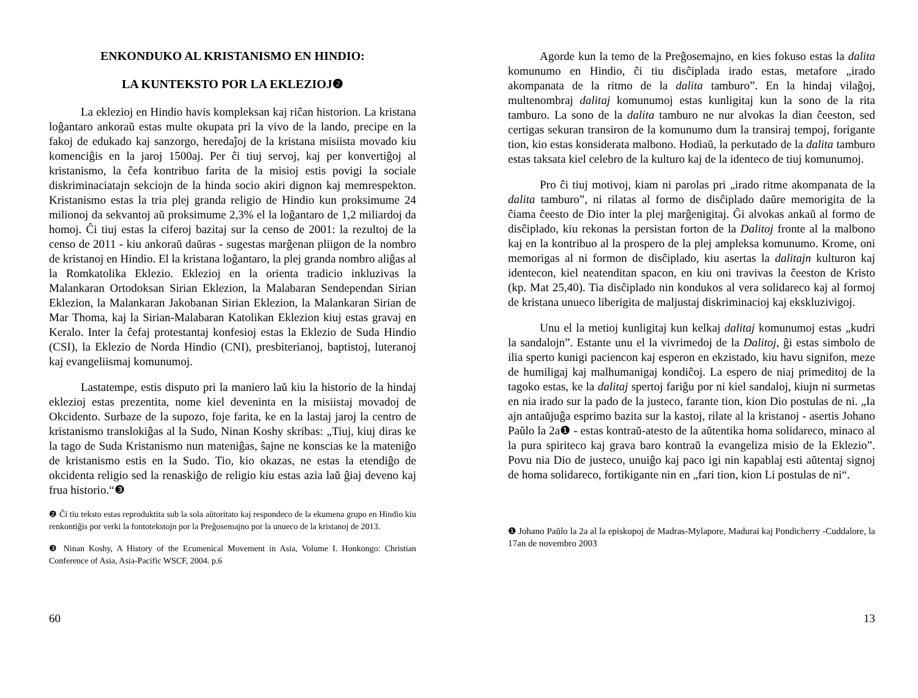ENKONDUKO AL KRISTANISMO EN HINDIO:
LA KUNTEKSTO POR LA EKLEZIOJ❷
La eklezioj en Hindio havis kompleksan kaj riĉan historion. La kristana loĝantaro ankoraŭ estas multe okupata pri la vivo de la lando, precipe en la fakoj de edukado kaj sanzorgo, heredaĵoj de la kristana misiista movado kiu komenciĝis en la jaroj 1500aj. Per ĉi tiuj servoj, kaj per konvertiĝoj al kristanismo, la ĉefa kontribuo farita de la misioj estis povigi la sociale diskriminaciatajn sekciojn de la hinda socio akiri dignon kaj memrespekton. Kristanismo estas la tria plej granda religio de Hindio kun proksimume 24 milionoj da sekvantoj aŭ proksimume 2,3% el la loĝantaro de 1,2 miliardoj da homoj. Ĉi tiuj estas la ciferoj bazitaj sur la censo de 2001: la rezultoj de la censo de 2011 - kiu ankoraŭ daŭras - sugestas marĝenan pliigon de la nombro de kristanoj en Hindio. El la kristana loĝantaro, la plej granda nombro aliĝas al la Romkatolika Eklezio. Eklezioj en la orienta tradicio inkluzivas la Malankaran Ortodoksan Sirian Eklezion, la Malabaran Sendependan Sirian Eklezion, la Malankaran Jakobanan Sirian Eklezion, la Malankaran Sirian de Mar Thoma, kaj la Sirian-Malabaran Katolikan Eklezion kiuj estas gravaj en Keralo. Inter la ĉefaj protestantaj konfesioj estas la Eklezio de Suda Hindio (CSI), la Eklezio de Norda Hindio (CNI), presbiterianoj, baptistoj, luteranoj kaj evangeliismaj komunumoj.
Lastatempe, estis disputo pri la maniero laŭ kiu la historio de la hindaj eklezioj estas prezentita, nome kiel deveninta en la misiistaj movadoj de Okcidento. Surbaze de la supozo, foje farita, ke en la lastaj jaroj la centro de kristanismo translokiĝas al la Sudo, Ninan Koshy skribas: „Tiuj, kiuj diras ke la tago de Suda Kristanismo nun mateniĝas, ŝajne ne konscias ke la mateniĝo de kristanismo estis en la Sudo. Tio, kio okazas, ne estas la etendiĝo de okcidenta religio sed la renaskiĝo de religio kiu estas azia laŭ ĝiaj deveno kaj frua historio.“❸
❷ Ĉi tiu teksto estas reproduktita sub la sola aŭtoritato kaj respondeco de la ekumena grupo en Hindio kiu renkontiĝis por verki la fontotekstojn por la Preĝosemajno por la unueco de la kristanoj de 2013.
❸ Ninan Koshy, A History of the Ecumenical Movement in Asia, Volume I. Honkongo: Christian Conference of Asia, Asia-Pacific WSCF, 2004. p.6
60
Agorde kun la temo de la Preĝosemajno, en kies fokuso estas la dalita komunumo en Hindio, ĉi tiu disĉiplada irado estas, metafore „irado akompanata de la ritmo de la dalita tamburo”. En la hindaj vilaĝoj, multenombraj dalitaj komunumoj estas kunligitaj kun la sono de la rita tamburo. La sono de la dalita tamburo ne nur alvokas la dian ĉeeston, sed certigas sekuran transiron de la komunumo dum la transiraj tempoj, forigante tion, kio estas konsiderata malbono. Hodiaŭ, la perkutado de la dalita tamburo estas taksata kiel celebro de la kulturo kaj de la identeco de tiuj komunumoj.
Pro ĉi tiuj motivoj, kiam ni parolas pri „irado ritme akompanata de la dalita tamburo”, ni rilatas al formo de disĉiplado daŭre memorigita de la ĉiama ĉeesto de Dio inter la plej marĝenigitaj. Ĝi alvokas ankaŭ al formo de disĉiplado, kiu rekonas la persistan forton de la Dalitoj fronte al la malbono kaj en la kontribuo al la prospero de la plej ampleksa komunumo. Krome, oni memorigas al ni formon de disĉiplado, kiu asertas la dalitajn kulturon kaj identecon, kiel neatenditan spacon, en kiu oni travivas la ĉeeston de Kristo (kp. Mat 25,40). Tia disĉiplado nin kondukos al vera solidareco kaj al formoj de kristana unueco liberigita de maljustaj diskriminacioj kaj ekskluzivigoj.
Unu el la metioj kunligitaj kun kelkaj dalitaj komunumoj estas „kudri la sandalojn”. Estante unu el la vivrimedoj de la Dalitoj, ĝi estas simbolo de ilia sperto kunigi paciencon kaj esperon en ekzistado, kiu havu signifon, meze de humiligaj kaj malhumanigaj kondiĉoj. La espero de niaj primeditoj de la tagoko estas, ke la dalitaj spertoj fariĝu por ni kiel sandaloj, kiujn ni surmetas en nia irado sur la pado de la justeco, farante tion, kion Dio postulas de ni. „Ia ajn antaŭjuĝa esprimo bazita sur la kastoj, rilate al la kristanoj - asertis Johano Paŭlo la 2a❶ - estas kontraŭ-atesto de la aŭtentika homa solidareco, minaco al la pura spiriteco kaj grava baro kontraŭ la evangeliza misio de la Eklezio”. Povu nia Dio de justeco, unuiĝo kaj paco igi nin kapablaj esti aŭtentaj signoj de homa solidareco, fortikigante nin en „fari tion, kion Li postulas de ni“.
❶ Johano Paŭlo la 2a al la episkopoj de Madras-Mylapore, Madurai kaj Pondicherry -Cuddalore, la 17an de novembro 2003
13